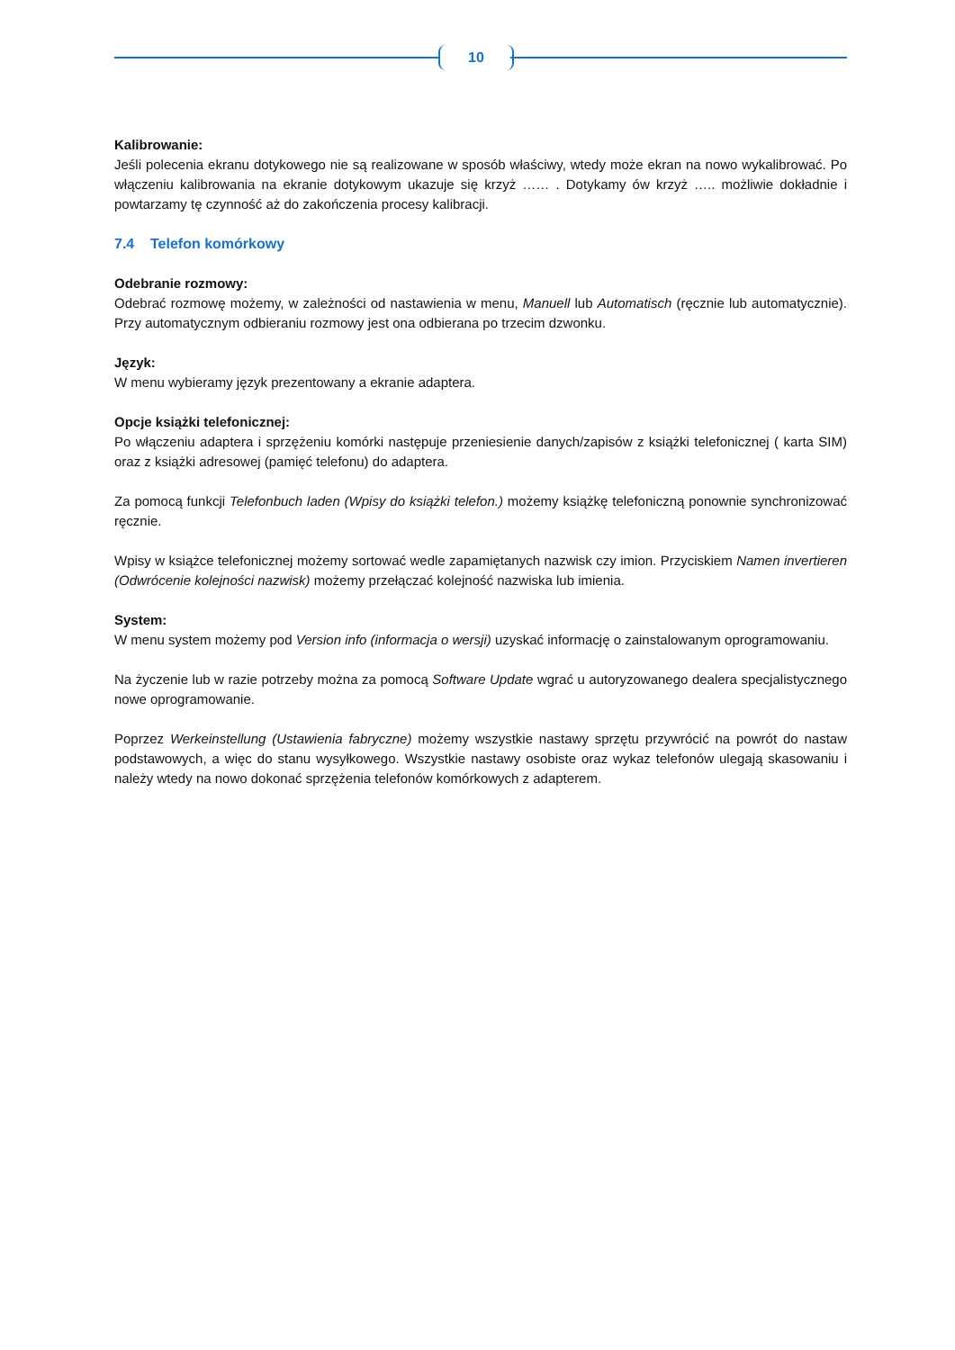10
Kalibrowanie:
Jeśli polecenia ekranu dotykowego nie są realizowane w sposób właściwy, wtedy może ekran na nowo wykalibrować. Po włączeniu kalibrowania na ekranie dotykowym ukazuje się krzyż …… . Dotykamy ów krzyż ….. możliwie dokładnie i powtarzamy tę czynność aż do zakończenia procesy kalibracji.
7.4 Telefon komórkowy
Odebranie rozmowy:
Odebrać rozmowę możemy, w zależności od nastawienia w menu, Manuell lub Automatisch (ręcznie lub automatycznie). Przy automatycznym odbieraniu rozmowy jest ona odbierana po trzecim dzwonku.
Język:
W menu wybieramy język prezentowany a ekranie adaptera.
Opcje książki telefonicznej:
Po włączeniu adaptera i sprzężeniu komórki następuje przeniesienie danych/zapisów z książki telefonicznej ( karta SIM) oraz z książki adresowej (pamięć telefonu) do adaptera.
Za pomocą funkcji Telefonbuch laden (Wpisy do książki telefon.) możemy książkę telefoniczną ponownie synchronizować ręcznie.
Wpisy w książce telefonicznej możemy sortować wedle zapamiętanych nazwisk czy imion. Przyciskiem Namen invertieren (Odwrócenie kolejności nazwisk) możemy przełączać kolejność nazwiska lub imienia.
System:
W menu system możemy pod Version info (informacja o wersji) uzyskać informację o zainstalowanym oprogramowaniu.
Na życzenie lub w razie potrzeby można za pomocą Software Update wgrać u autoryzowanego dealera specjalistycznego nowe oprogramowanie.
Poprzez Werkeinstellung (Ustawienia fabryczne) możemy wszystkie nastawy sprzętu przywrócić na powrót do nastaw podstawowych, a więc do stanu wysyłkowego. Wszystkie nastawy osobiste oraz wykaz telefonów ulegają skasowaniu i należy wtedy na nowo dokonać sprzężenia telefonów komórkowych z adapterem.